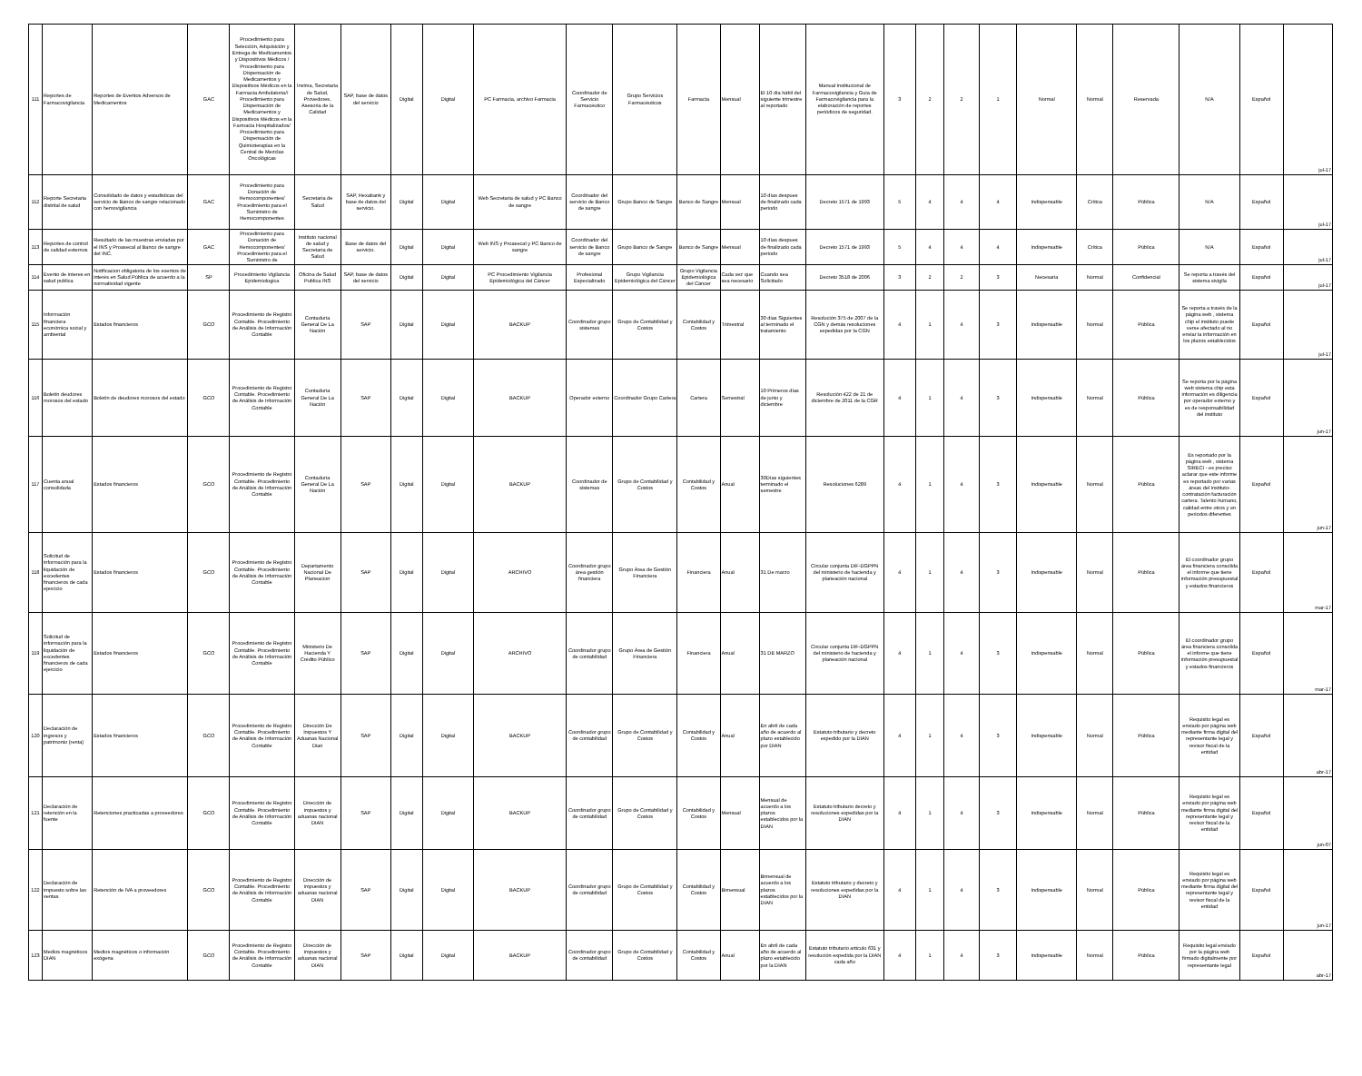| 111 | Reportes de Farmacovigilancia | Reportes de Eventos Adversos de Medicamentos | GAC | Procedimiento para Selección, Adquisición y Entrega de Medicamentos y Dispositivos Médicos / Procedimiento para Dispensación de Medicamentos y Dispositivos Médicos en la Farmacia Ambulatoria// Procedimiento para Dispensación de Medicamentos y Dispositivos Médicos en la Farmacia Hospitalizados/ Procedimiento para Dispensación de Quimioterapias en la Central de Mezclas Oncológicas | Invima, Secretaria de Salud, Provedores, Asesoria de la Calidad | SAP, base de datos del servicio | Digital | Digital | PC Farmacia, archivo Farmacia | Coordinador de Servicio Farmacéutico | Grupo Servicios Farmacéuticos | Farmacia | Mensual | El 10 día hábil del siguiente trimestre al reportado | Manual Institucional de Farmacovigilancia y Guía de Farmacovigilancia para la elaboración de reportes periódicos de seguridad. | 3 | 2 | 2 | 1 | Normal | Normal | Reservada | N/A | Español | jul-17 |
| 112 | Reporte Secretaria distrital de salud | Consolidado de datos y estadisticas del servicio de Banco de sangre relacionado con hemovigilancia | GAC | Procedimiento para Donación de Hemocomponentes/ Procedimiento para el Suministro de Hemocomponentes | Secretaria de Salud | SAP, Hexabank y base de datos del servicio. | Digital | Digital | Web Secretaria de salud y PC Banco de sangre | Coordinador del servicio de Banco de sangre | Grupo Banco de Sangre | Banco de Sangre | Mensual | 10 días despues de finalizado cada periodo | Decreto 1571 de 1993 | 5 | 4 | 4 | 4 | Indispensable | Crítica | Pública | N/A | Español | jul-17 |
| 113 | Reportes de control de calidad externos | Resultado de las muestras enviadas por el INS y Proasecal al Banco de sangre del INC. | GAC | Procedimiento para Donación de Hemocomponentes/ Procedimiento para el Suministro de | Instituto nacional de salud y Secretaria de Salud | Base de datos del servicio. | Digital | Digital | Web INS y Proasecal y PC Banco de sangre | Coordinador del servicio de Banco de sangre | Grupo Banco de Sangre | Banco de Sangre | Mensual | 10 días despues de finalizado cada periodo | Decreto 1571 de 1993 | 5 | 4 | 4 | 4 | Indispensable | Crítica | Pública | N/A | Español | jul-17 |
| 114 | Evento de interes en salud publica | Notificacion obligatoria de los eventos de interés en Salud Pública de acuerdo a la normatividad vigente | SP | Procedimiento Vigilancia Epidemiologica | Oficina de Salud Publica INS | SAP, base de datos del servicio | Digital | Digital | PC Procedimiento Vigilancia Epidemiológica del Cáncer | Profesional Especializado | Grupo Vigilancia Epidemiológica del Cáncer | Grupo Vigilancia Epidemiológica del Cáncer | Cada vez que sea necesario | Cuando sea Solicitado | Decreto 3518 de 2006 | 3 | 2 | 2 | 3 | Necesaria | Normal | Confidencial | Se reporta a través del sistema sivigila | Español | jul-17 |
| 115 | Información financiera económica social y ambiental | Estados financieros | GCO | Procedimiento de Registro Contable. Procedimiento de Análisis de Información Contable | Contaduría General De La Nación | SAP | Digital | Digital | BACKUP | Coordinador grupo sistemas | Grupo de Contabilidad y Costos | Contabilidad y Costos | Trimestral | 30 dias Siguientes al terminado el tratamiento | Resolución 375 de 2007 de la CGN y demás resoluciones expedidas por la CGN | 4 | 1 | 4 | 3 | Indispensable | Normal | Pública | Se reporta a través de la página web , sistema chip el instituto puede verse afectado al no enviar la información en los plazos establecidos | Español | jul-17 |
| 116 | Boletín deudores morosos del estado | Boletín de deudores morosos del estado | GCO | Procedimiento de Registro Contable. Procedimiento de Análisis de Información Contable | Contaduría General De La Nación | SAP | Digital | Digital | BACKUP | Operador externo | Coordinador Grupo Cartera | Cartera | Semestral | 10 Primeros días de junio y diciembre | Resolución 422 de 21 de diciembre de 2011 de la CGR | 4 | 1 | 4 | 3 | Indispensable | Normal | Pública | Se reporta por la página web sistema chip esta información es diligencia por operador externo y es de responsabilidad del instituto | Español | jun-17 |
| 117 | Cuenta anual consolidada | Estados financieros | GCO | Procedimiento de Registro Contable. Procedimiento de Análisis de Información Contable | Contaduría General De La Nación | SAP | Digital | Digital | BACKUP | Coordinador de sistemas | Grupo de Contabilidad y Costos | Contabilidad y Costos | Anual | 30Días siguientes terminado el semestre | Resoluciones 6289 | 4 | 1 | 4 | 3 | Indispensable | Normal | Pública | Es reportado por la página web , sistema SIRECI - es preciso aclarar que este informe es reportado por varias áreas del instituto- contratación facturación cartera. Talento humano, calidad entre otros y en periodos diferentes | Español | jun-17 |
| 118 | Solicitud de información para la liquidación de excedentes financieros de cada ejercicio | Estados financieros | GCO | Procedimiento de Registro Contable. Procedimiento de Análisis de Información Contable | Departamento Nacional De Planeacion | SAP | Digital | Digital | ARCHIVO | Coordinador grupo área gestión financiera | Grupo Área de Gestión Financiera | Financiera | Anual | 31 De marzo | Circular conjunta DIF-DGPPN del ministerio de hacienda y planeación nacional | 4 | 1 | 4 | 3 | Indispensable | Normal | Pública | El coordinador grupo área financiera consolida el informe que tiene información presupuestal y estados financieros | Español | mar-17 |
| 119 | Solicitud de información para la liquidación de excedentes financieros de cada ejercicio | Estados financieros | GCO | Procedimiento de Registro Contable. Procedimiento de Análisis de Información Contable | Ministerio De Hacienda Y Crédito Público | SAP | Digital | Digital | ARCHIVO | Coordinador grupo de contabilidad | Grupo Área de Gestión Financiera | Financiera | Anual | 31 DE MARZO | Circular conjunta DIF-DGPPN del ministerio de hacienda y planeación nacional | 4 | 1 | 4 | 3 | Indispensable | Normal | Pública | El coordinador grupo área financiera consolida el informe que tiene información presupuestal y estados financieros | Español | mar-17 |
| 120 | Declaración de ingresos y patrimonio (renta) | Estados financieros | GCO | Procedimiento de Registro Contable. Procedimiento de Análisis de Información Contable | Dirección De Impuestos Y Aduanas Nacional Dian | SAP | Digital | Digital | BACKUP | Coordinador grupo de contabilidad | Grupo de Contabilidad y Costos | Contabilidad y Costos | Anual | En abril de cada año de acuerdo al plazo establecido por DIAN | Estatuto tributario y decreto expedido por la DIAN | 4 | 1 | 4 | 3 | Indispensable | Normal | Pública | Requisito legal es enviado por página web mediante firma digital del representante legal y revisor fiscal de la entidad | Español | abr-17 |
| 121 | Declaración de retención en la fuente | Retenciones practicadas a proveedores | GCO | Procedimiento de Registro Contable. Procedimiento de Análisis de Información Contable | Dirección de impuestos y aduanas nacional DIAN | SAP | Digital | Digital | BACKUP | Coordinador grupo de contabilidad | Grupo de Contabilidad y Costos | Contabilidad y Costos | Mensual | Mensual de acuerdo a los plazos establecidos por la DIAN | Estatuto tributario decreto y resoluciones expedidas por la DIAN | 4 | 1 | 4 | 3 | Indispensable | Normal | Pública | Requisito legal es enviado por página web mediante firma digital del representante legal y revisor fiscal de la entidad | Español | jun-07 |
| 122 | Declaración de impuesto sobre las ventas | Retención de IVA a proveedores | GCO | Procedimiento de Registro Contable. Procedimiento de Análisis de Información Contable | Dirección de impuestos y aduanas nacional DIAN | SAP | Digital | Digital | BACKUP | Coordinador grupo de contabilidad | Grupo de Contabilidad y Costos | Contabilidad y Costos | Bimensual | Bimensual de acuerdo a los plazos establecidos por la DIAN | Estatuto tributario y decreto y resoluciones expedidas por la DIAN | 4 | 1 | 4 | 3 | Indispensable | Normal | Pública | Requisito legal es enviado por página web mediante firma digital del representante legal y revisor fiscal de la entidad | Español | jun-17 |
| 123 | Medios magnéticos DIAN | Medios magnéticos o información exógena | GCO | Procedimiento de Registro Contable. Procedimiento de Análisis de Información Contable | Dirección de impuestos y aduanas nacional DIAN | SAP | Digital | Digital | BACKUP | Coordinador grupo de contabilidad | Grupo de Contabilidad y Costos | Contabilidad y Costos | Anual | En abril de cada año de acuerdo al plazo establecido por la DIAN | Estatuto tributario articulo 631 y resolución expedida por la DIAN cada año | 4 | 1 | 4 | 3 | Indispensable | Normal | Pública | Requisito legal enviado por la página web firmado digitalmente por representante legal | Español | abr-17 |